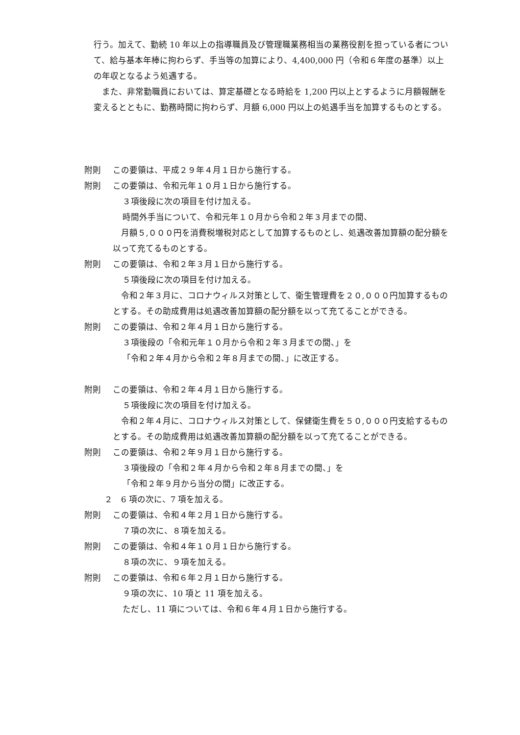行う。加えて、勤続 10 年以上の指導職員及び管理職業務相当の業務役割を担っている者について、給与基本年棒に拘わらず、手当等の加算により、4,400,000 円（令和６年度の基準）以上の年収となるよう処遇する。
また、非常勤職員においては、算定基礎となる時給を 1,200 円以上とするように月額報酬を変えるとともに、勤務時間に拘わらず、月額 6,000 円以上の処遇手当を加算するものとする。
附則 この要領は、平成２９年４月１日から施行する。
附則 この要領は、令和元年１０月１日から施行する。
３項後段に次の項目を付け加える。
時間外手当について、令和元年１０月から令和２年３月までの間、
月額５,０００円を消費税増税対応として加算するものとし、処遇改善加算額の配分額を以って充てるものとする。
附則 この要領は、令和２年３月１日から施行する。
５項後段に次の項目を付け加える。
令和２年３月に、コロナウィルス対策として、衛生管理費を２０,０００円加算するものとする。その助成費用は処遇改善加算額の配分額を以って充てることができる。
附則 この要領は、令和２年４月１日から施行する。
３項後段の「令和元年１０月から令和２年３月までの間、」を
「令和２年４月から令和２年８月までの間、」に改正する。
附則 この要領は、令和２年４月１日から施行する。
５項後段に次の項目を付け加える。
令和２年４月に、コロナウィルス対策として、保健衛生費を５０,０００円支給するものとする。その助成費用は処遇改善加算額の配分額を以って充てることができる。
附則 この要領は、令和２年９月１日から施行する。
３項後段の「令和２年４月から令和２年８月までの間、」を
「令和２年９月から当分の間」に改正する。
２　6 項の次に、7 項を加える。
附則 この要領は、令和４年２月１日から施行する。
７項の次に、８項を加える。
附則 この要領は、令和４年１０月１日から施行する。
８項の次に、９項を加える。
附則 この要領は、令和６年２月１日から施行する。
９項の次に、10 項と 11 項を加える。
ただし、11 項については、令和６年４月１日から施行する。